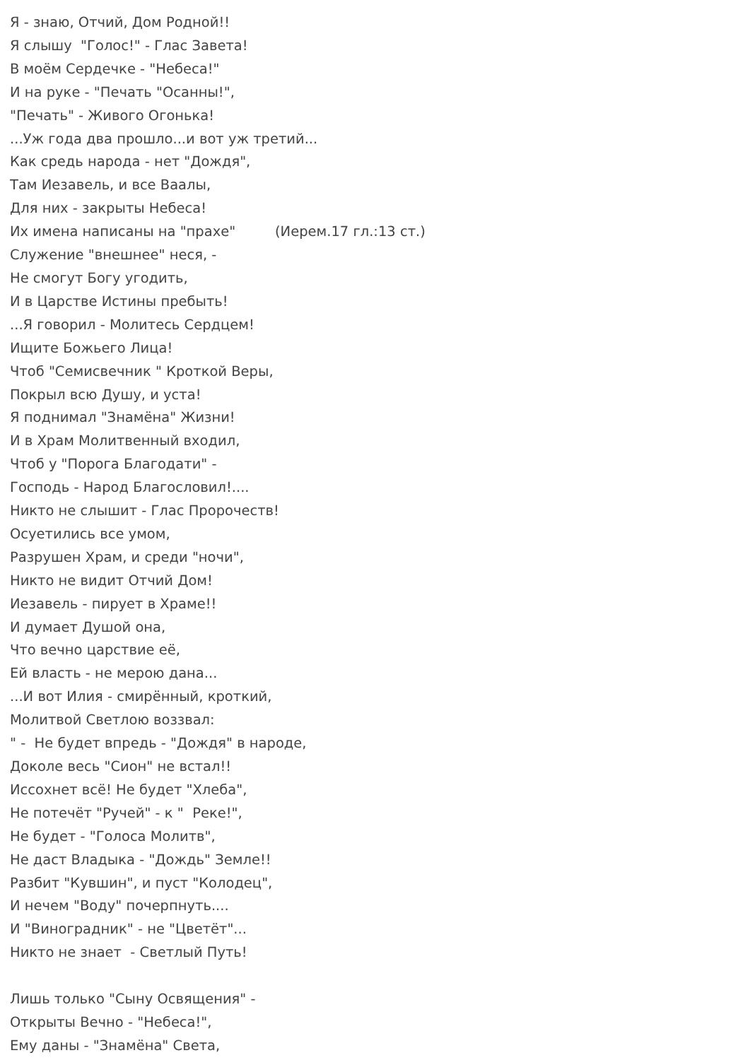Я - знаю, Отчий, Дом Родной!! Я слышу "Голос!" - Глас Завета! В моём Сердечке - "Небеса!" И на руке - "Печать "Осанны!", "Печать" - Живого Огонька! ...Уж года два прошло...и вот уж третий... Как средь народа - нет "Дождя", Там Иезавель, и все Ваалы, Для них - закрыты Небеса! Их имена написаны на "прахе" (Иерем.17 гл.:13 ст.) Служение "внешнее" неся, - Не смогут Богу угодить, И в Царстве Истины пребыть! ...Я говорил - Молитесь Сердцем! Ищите Божьего Лица! Чтоб "Семисвечник " Кроткой Веры, Покрыл всю Душу, и уста! Я поднимал "Знамёна" Жизни! И в Храм Молитвенный входил, Чтоб у "Порога Благодати" - Господь - Народ Благословил!.... Никто не слышит - Глас Пророчеств! Осуетились все умом, Разрушен Храм, и среди "ночи", Никто не видит Отчий Дом! Иезавель - пирует в Храме!! И думает Душой она, Что вечно царствие её, Ей власть - не мерою дана... ...И вот Илия - смирённый, кроткий, Молитвой Светлою воззвал: " - Не будет впредь - "Дождя" в народе, Доколе весь "Сион" не встал!! Иссохнет всё! Не будет "Хлеба", Не потечёт "Ручей" - к " Реке!", Не будет - "Голоса Молитв", Не даст Владыка - "Дождь" Земле!! Разбит "Кувшин", и пуст "Колодец", И нечем "Воду" почерпнуть.... И "Виноградник" - не "Цветёт"... Никто не знает - Светлый Путь! Лишь только "Сыну Освящения" - Открыты Вечно - "Небеса!", Ему даны - "Знамёна" Света,